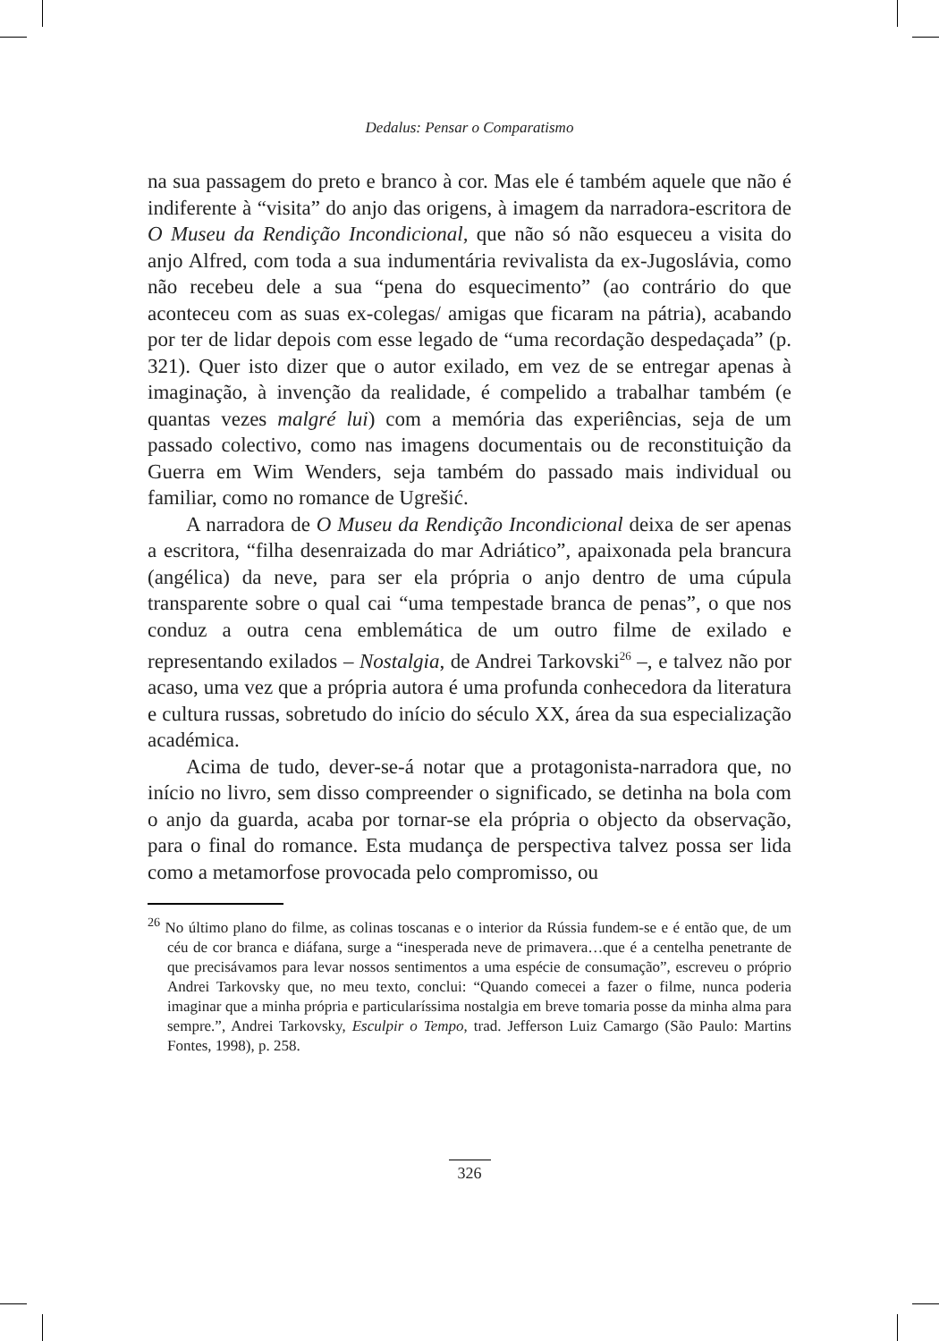Dedalus: Pensar o Comparatismo
na sua passagem do preto e branco à cor. Mas ele é também aquele que não é indiferente à “visita” do anjo das origens, à imagem da narradora-escritora de O Museu da Rendição Incondicional, que não só não esqueceu a visita do anjo Alfred, com toda a sua indumentária revivalista da ex-Jugoslávia, como não recebeu dele a sua “pena do esquecimento” (ao contrário do que aconteceu com as suas ex-colegas/ amigas que ficaram na pátria), acabando por ter de lidar depois com esse legado de “uma recordação despedaçada” (p. 321). Quer isto dizer que o autor exilado, em vez de se entregar apenas à imaginação, à invenção da realidade, é compelido a trabalhar também (e quantas vezes malgré lui) com a memória das experiências, seja de um passado colectivo, como nas imagens documentais ou de reconstituição da Guerra em Wim Wenders, seja também do passado mais individual ou familiar, como no romance de Ugrešić.
A narradora de O Museu da Rendição Incondicional deixa de ser apenas a escritora, “filha desenraizada do mar Adriático”, apaixonada pela brancura (angélica) da neve, para ser ela própria o anjo dentro de uma cúpula transparente sobre o qual cai “uma tempestade branca de penas”, o que nos conduz a outra cena emblemática de um outro filme de exilado e representando exilados – Nostalgia, de Andrei Tarkovski<sup>26</sup> –, e talvez não por acaso, uma vez que a própria autora é uma profunda conhecedora da literatura e cultura russas, sobretudo do início do século XX, área da sua especialização académica.
Acima de tudo, dever-se-á notar que a protagonista-narradora que, no início no livro, sem disso compreender o significado, se detinha na bola com o anjo da guarda, acaba por tornar-se ela própria o objecto da observação, para o final do romance. Esta mudança de perspectiva talvez possa ser lida como a metamorfose provocada pelo compromisso, ou
<sup>26</sup> No último plano do filme, as colinas toscanas e o interior da Rússia fundem-se e é então que, de um céu de cor branca e diáfana, surge a “inesperada neve de primavera…que é a centelha penetrante de que precisávamos para levar nossos sentimentos a uma espécie de consumação”, escreveu o próprio Andrei Tarkovsky que, no meu texto, conclui: “Quando comecei a fazer o filme, nunca poderia imaginar que a minha própria e particularíssima nostalgia em breve tomaria posse da minha alma para sempre.”, Andrei Tarkovsky, Esculpir o Tempo, trad. Jefferson Luiz Camargo (São Paulo: Martins Fontes, 1998), p. 258.
326